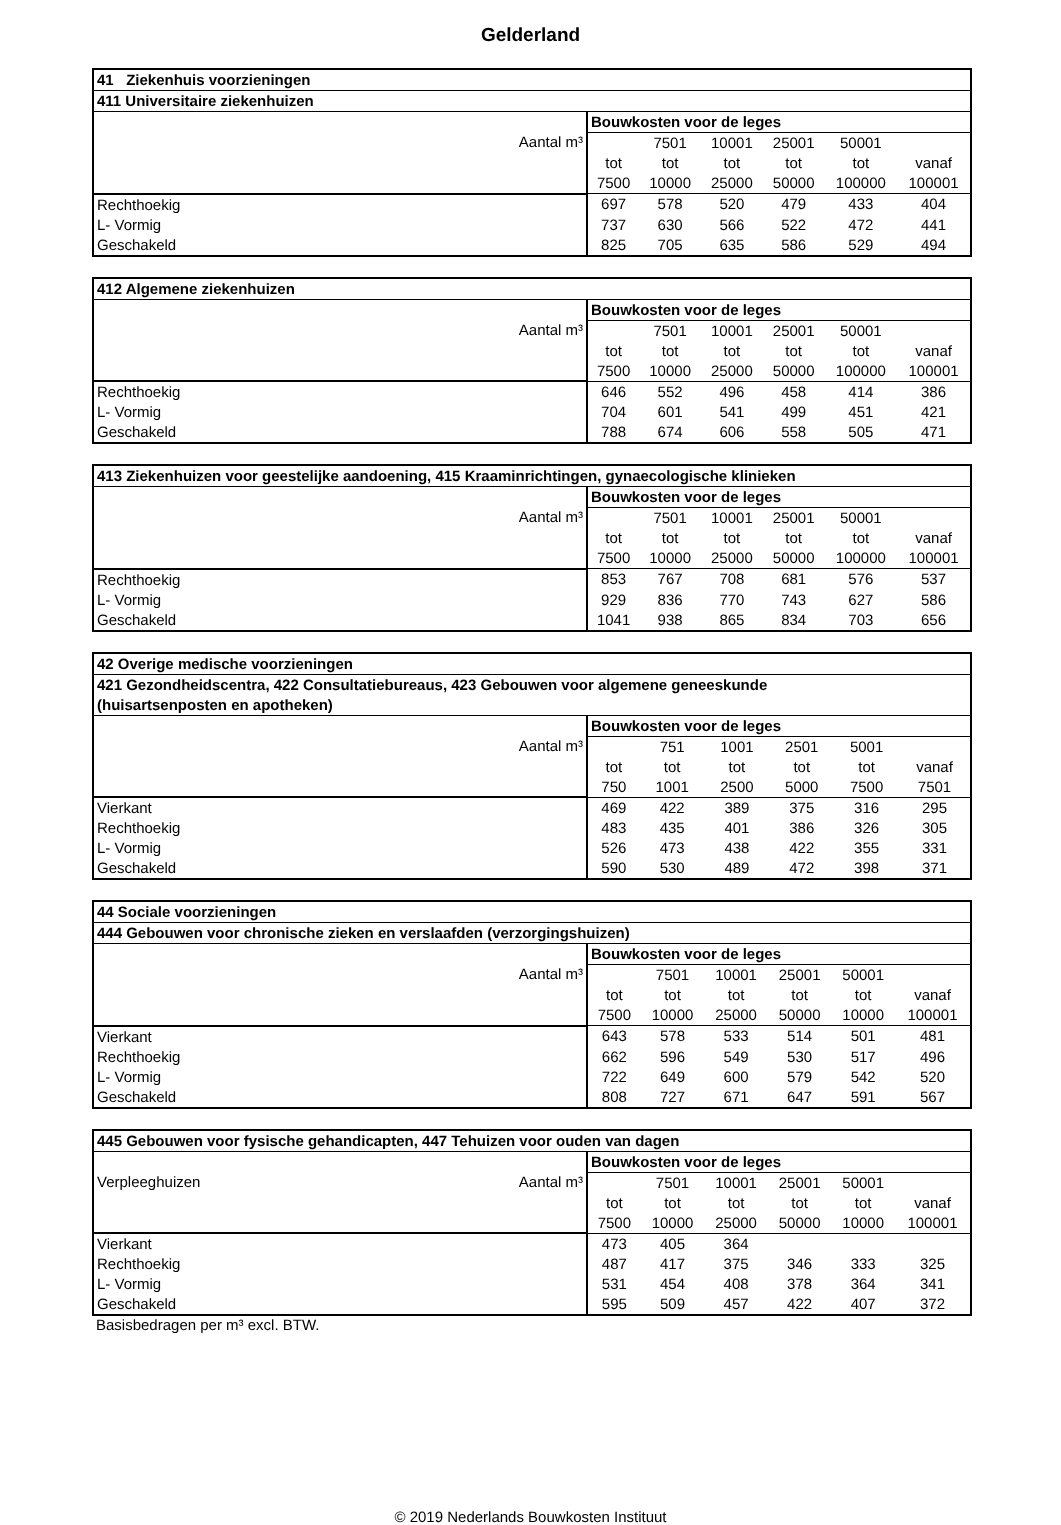Gelderland
| 41 Ziekenhuis voorzieningen | | | | | | |
| --- | --- | --- | --- | --- | --- | --- |
| 411 Universitaire ziekenhuizen | | | | | | |
| Aantal m³ | Bouwkosten voor de leges | | | | | |
| | | 7501 | 10001 | 25001 | 50001 | |
| | tot | tot | tot | tot | tot | vanaf |
| | 7500 | 10000 | 25000 | 50000 | 100000 | 100001 |
| Rechthoekig | 697 | 578 | 520 | 479 | 433 | 404 |
| L- Vormig | 737 | 630 | 566 | 522 | 472 | 441 |
| Geschakeld | 825 | 705 | 635 | 586 | 529 | 494 |
| 412 Algemene ziekenhuizen | | | | | | |
| --- | --- | --- | --- | --- | --- | --- |
| Aantal m³ | Bouwkosten voor de leges | | | | | |
| | | 7501 | 10001 | 25001 | 50001 | |
| | tot | tot | tot | tot | tot | vanaf |
| | 7500 | 10000 | 25000 | 50000 | 100000 | 100001 |
| Rechthoekig | 646 | 552 | 496 | 458 | 414 | 386 |
| L- Vormig | 704 | 601 | 541 | 499 | 451 | 421 |
| Geschakeld | 788 | 674 | 606 | 558 | 505 | 471 |
| 413 Ziekenhuizen voor geestelijke aandoening, 415 Kraaminrichtingen, gynaecologische klinieken | | | | | | |
| --- | --- | --- | --- | --- | --- | --- |
| Aantal m³ | Bouwkosten voor de leges | | | | | |
| | | 7501 | 10001 | 25001 | 50001 | |
| | tot | tot | tot | tot | tot | vanaf |
| | 7500 | 10000 | 25000 | 50000 | 100000 | 100001 |
| Rechthoekig | 853 | 767 | 708 | 681 | 576 | 537 |
| L- Vormig | 929 | 836 | 770 | 743 | 627 | 586 |
| Geschakeld | 1041 | 938 | 865 | 834 | 703 | 656 |
| 42 Overige medische voorzieningen | | | | | | |
| --- | --- | --- | --- | --- | --- | --- |
| 421 Gezondheidscentra, 422 Consultatiebureaus, 423 Gebouwen voor algemene geneeskunde (huisartsenposten en apotheken) | | | | | | |
| Aantal m³ | Bouwkosten voor de leges | | | | | |
| | | 751 | 1001 | 2501 | 5001 | |
| | tot | tot | tot | tot | tot | vanaf |
| | 750 | 1001 | 2500 | 5000 | 7500 | 7501 |
| Vierkant | 469 | 422 | 389 | 375 | 316 | 295 |
| Rechthoekig | 483 | 435 | 401 | 386 | 326 | 305 |
| L- Vormig | 526 | 473 | 438 | 422 | 355 | 331 |
| Geschakeld | 590 | 530 | 489 | 472 | 398 | 371 |
| 44 Sociale voorzieningen | | | | | | |
| --- | --- | --- | --- | --- | --- | --- |
| 444 Gebouwen voor chronische zieken en verslaafden (verzorgingshuizen) | | | | | | |
| Aantal m³ | Bouwkosten voor de leges | | | | | |
| | | 7501 | 10001 | 25001 | 50001 | |
| | tot | tot | tot | tot | tot | vanaf |
| | 7500 | 10000 | 25000 | 50000 | 10000 | 100001 |
| Vierkant | 643 | 578 | 533 | 514 | 501 | 481 |
| Rechthoekig | 662 | 596 | 549 | 530 | 517 | 496 |
| L- Vormig | 722 | 649 | 600 | 579 | 542 | 520 |
| Geschakeld | 808 | 727 | 671 | 647 | 591 | 567 |
| 445 Gebouwen voor fysische gehandicapten, 447 Tehuizen voor ouden van dagen | | | | | | |
| --- | --- | --- | --- | --- | --- | --- |
| Aantal m³ Verpleeghuizen | Bouwkosten voor de leges | | | | | |
| | | 7501 | 10001 | 25001 | 50001 | |
| | tot | tot | tot | tot | tot | vanaf |
| | 7500 | 10000 | 25000 | 50000 | 10000 | 100001 |
| Vierkant | 473 | 405 | 364 | | | |
| Rechthoekig | 487 | 417 | 375 | 346 | 333 | 325 |
| L- Vormig | 531 | 454 | 408 | 378 | 364 | 341 |
| Geschakeld | 595 | 509 | 457 | 422 | 407 | 372 |
Basisbedragen per m³ excl. BTW.
© 2019 Nederlands Bouwkosten Instituut